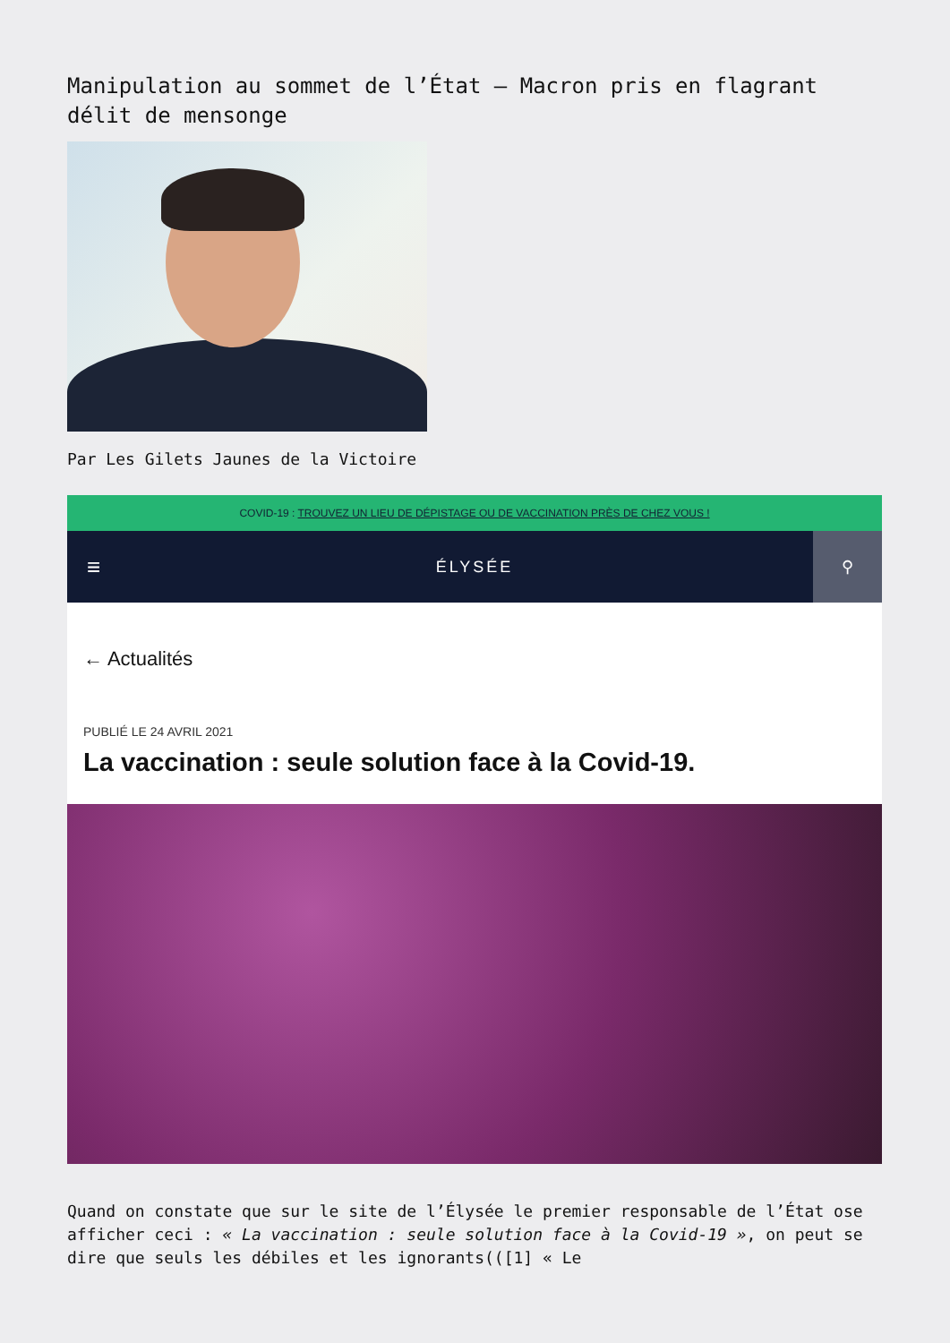Manipulation au sommet de l’État – Macron pris en flagrant délit de mensonge
Par Les Gilets Jaunes de la Victoire
COVID-19 : TROUVEZ UN LIEU DE DÉPISTAGE OU DE VACCINATION PRÈS DE CHEZ VOUS !
≡ ÉLYSÉE ⚲
← Actualités
PUBLIÉ LE 24 AVRIL 2021
La vaccination : seule solution face à la Covid-19.
Quand on constate que sur le site de l’Élysée le premier responsable de l’État ose afficher ceci : « La vaccination : seule solution face à la Covid-19 », on peut se dire que seuls les débiles et les ignorants(([1] « Le